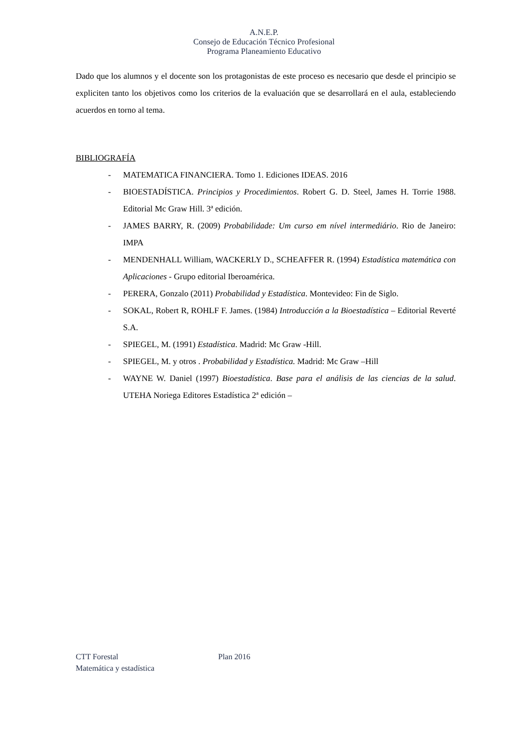A.N.E.P.
Consejo de Educación Técnico Profesional
Programa Planeamiento Educativo
Dado que los alumnos y el docente son los protagonistas de este proceso es necesario que desde el principio se expliciten tanto los objetivos como los criterios de la evaluación que se desarrollará en el aula, estableciendo acuerdos en torno al tema.
BIBLIOGRAFÍA
- MATEMATICA FINANCIERA. Tomo 1. Ediciones IDEAS. 2016
- BIOESTADÍSTICA. Principios y Procedimientos. Robert G. D. Steel, James H. Torrie 1988. Editorial Mc Graw Hill. 3ª edición.
- JAMES BARRY, R. (2009) Probabilidade: Um curso em nível intermediário. Rio de Janeiro: IMPA
- MENDENHALL William, WACKERLY D., SCHEAFFER R. (1994) Estadística matemática con Aplicaciones - Grupo editorial Iberoamérica.
- PERERA, Gonzalo (2011) Probabilidad y Estadística. Montevideo: Fin de Siglo.
- SOKAL, Robert R, ROHLF F. James. (1984) Introducción a la Bioestadística – Editorial Reverté S.A.
- SPIEGEL, M. (1991) Estadística. Madrid: Mc Graw -Hill.
- SPIEGEL, M. y otros . Probabilidad y Estadística. Madrid: Mc Graw –Hill
- WAYNE W. Daniel (1997) Bioestadística. Base para el análisis de las ciencias de la salud. UTEHA Noriega Editores Estadística 2ª edición –
CTT Forestal Plan 2016
Matemática y estadística